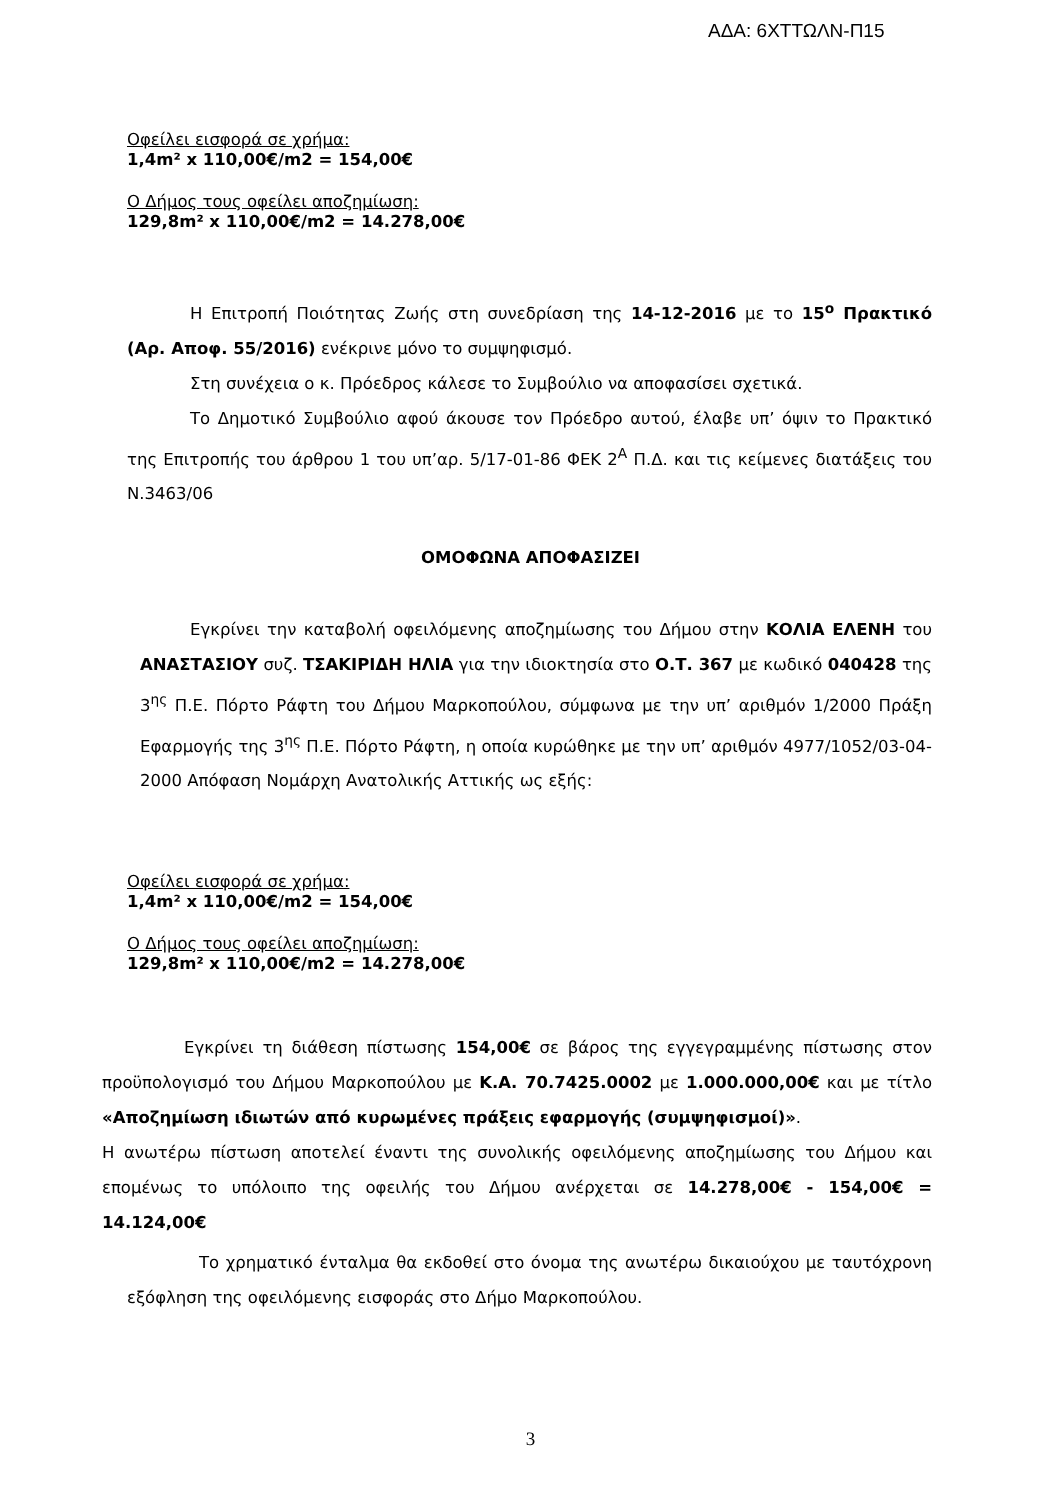ΑΔΑ: 6ΧΤΤΩΛΝ-Π15
Οφείλει εισφορά σε χρήμα:
1,4m² x 110,00€/m2 = 154,00€
Ο Δήμος τους οφείλει αποζημίωση:
129,8m² x 110,00€/m2 = 14.278,00€
Η Επιτροπή Ποιότητας Ζωής στη συνεδρίαση της 14-12-2016 με το 15<sup>ο</sup> Πρακτικό (Αρ. Αποφ. 55/2016) ενέκρινε μόνο το συμψηφισμό.
Στη συνέχεια ο κ. Πρόεδρος κάλεσε το Συμβούλιο να αποφασίσει σχετικά.
Το Δημοτικό Συμβούλιο αφού άκουσε τον Πρόεδρο αυτού, έλαβε υπ’ όψιν το Πρακτικό της Επιτροπής του άρθρου 1 του υπ’αρ. 5/17-01-86 ΦΕΚ 2<sup>Α</sup> Π.Δ. και τις κείμενες διατάξεις του Ν.3463/06
ΟΜΟΦΩΝΑ ΑΠΟΦΑΣΙΖΕΙ
Εγκρίνει την καταβολή οφειλόμενης αποζημίωσης του Δήμου στην ΚΟΛΙΑ ΕΛΕΝΗ του ΑΝΑΣΤΑΣΙΟΥ συζ. ΤΣΑΚΙΡΙΔΗ ΗΛΙΑ για την ιδιοκτησία στο Ο.Τ. 367 με κωδικό 040428 της 3<sup>ης</sup> Π.Ε. Πόρτο Ράφτη του Δήμου Μαρκοπούλου, σύμφωνα με την υπ’ αριθμόν 1/2000 Πράξη Εφαρμογής της 3<sup>ης</sup> Π.Ε. Πόρτο Ράφτη, η οποία κυρώθηκε με την υπ’ αριθμόν 4977/1052/03-04-2000 Απόφαση Νομάρχη Ανατολικής Αττικής ως εξής:
Οφείλει εισφορά σε χρήμα:
1,4m² x 110,00€/m2 = 154,00€
Ο Δήμος τους οφείλει αποζημίωση:
129,8m² x 110,00€/m2 = 14.278,00€
Εγκρίνει τη διάθεση πίστωσης 154,00€ σε βάρος της εγγεγραμμένης πίστωσης στον προϋπολογισμό του Δήμου Μαρκοπούλου με Κ.Α. 70.7425.0002 με 1.000.000,00€ και με τίτλο «Αποζημίωση ιδιωτών από κυρωμένες πράξεις εφαρμογής (συμψηφισμοί)».
Η ανωτέρω πίστωση αποτελεί έναντι της συνολικής οφειλόμενης αποζημίωσης του Δήμου και επομένως το υπόλοιπο της οφειλής του Δήμου ανέρχεται σε 14.278,00€ - 154,00€ = 14.124,00€
Το χρηματικό ένταλμα θα εκδοθεί στο όνομα της ανωτέρω δικαιούχου με ταυτόχρονη εξόφληση της οφειλόμενης εισφοράς στο Δήμο Μαρκοπούλου.
3